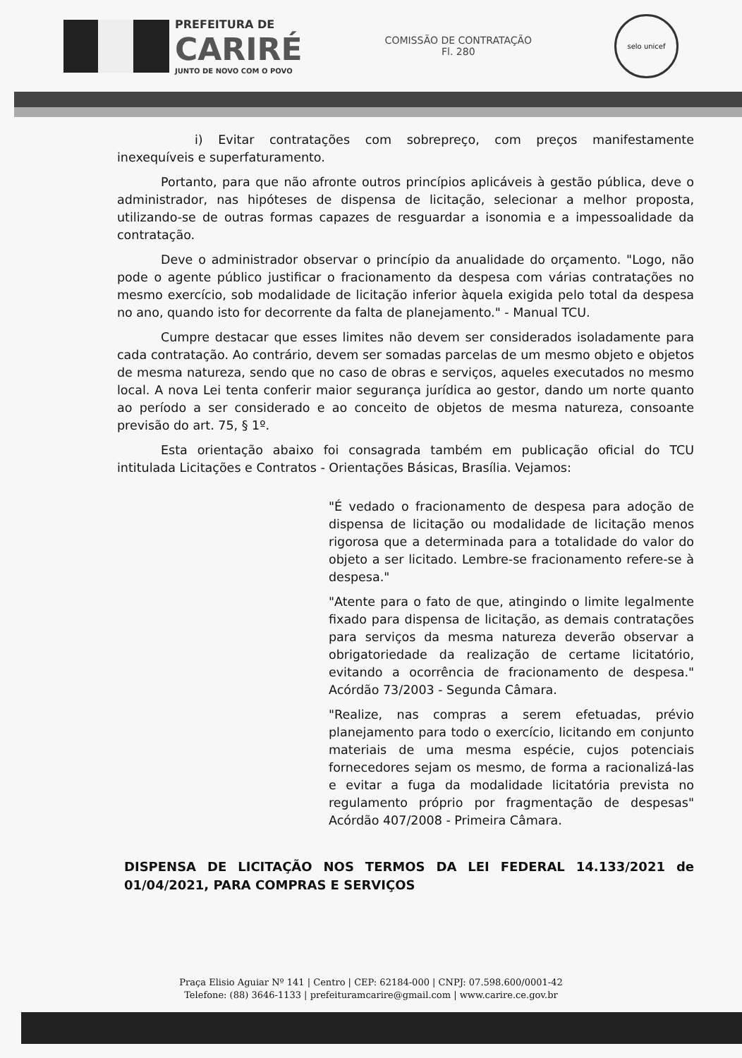PREFEITURA DE
CARIRÉ
JUNTO DE NOVO COM O POVO
COMISSÃO DE CONTRATAÇÃO
Fl. 280
selo unicef
i) Evitar contratações com sobrepreço, com preços manifestamente inexequíveis e superfaturamento.
Portanto, para que não afronte outros princípios aplicáveis à gestão pública, deve o administrador, nas hipóteses de dispensa de licitação, selecionar a melhor proposta, utilizando-se de outras formas capazes de resguardar a isonomia e a impessoalidade da contratação.
Deve o administrador observar o princípio da anualidade do orçamento. "Logo, não pode o agente público justificar o fracionamento da despesa com várias contratações no mesmo exercício, sob modalidade de licitação inferior àquela exigida pelo total da despesa no ano, quando isto for decorrente da falta de planejamento." - Manual TCU.
Cumpre destacar que esses limites não devem ser considerados isoladamente para cada contratação. Ao contrário, devem ser somadas parcelas de um mesmo objeto e objetos de mesma natureza, sendo que no caso de obras e serviços, aqueles executados no mesmo local. A nova Lei tenta conferir maior segurança jurídica ao gestor, dando um norte quanto ao período a ser considerado e ao conceito de objetos de mesma natureza, consoante previsão do art. 75, § 1º.
Esta orientação abaixo foi consagrada também em publicação oficial do TCU intitulada Licitações e Contratos - Orientações Básicas, Brasília. Vejamos:
"É vedado o fracionamento de despesa para adoção de dispensa de licitação ou modalidade de licitação menos rigorosa que a determinada para a totalidade do valor do objeto a ser licitado. Lembre-se fracionamento refere-se à despesa."
"Atente para o fato de que, atingindo o limite legalmente fixado para dispensa de licitação, as demais contratações para serviços da mesma natureza deverão observar a obrigatoriedade da realização de certame licitatório, evitando a ocorrência de fracionamento de despesa." Acórdão 73/2003 - Segunda Câmara.
"Realize, nas compras a serem efetuadas, prévio planejamento para todo o exercício, licitando em conjunto materiais de uma mesma espécie, cujos potenciais fornecedores sejam os mesmo, de forma a racionalizá-las e evitar a fuga da modalidade licitatória prevista no regulamento próprio por fragmentação de despesas" Acórdão 407/2008 - Primeira Câmara.
DISPENSA DE LICITAÇÃO NOS TERMOS DA LEI FEDERAL 14.133/2021 de 01/04/2021, PARA COMPRAS E SERVIÇOS
Praça Elisio Aguiar Nº 141 | Centro | CEP: 62184-000 | CNPJ: 07.598.600/0001-42
Telefone: (88) 3646-1133 | prefeituramcarire@gmail.com | www.carire.ce.gov.br